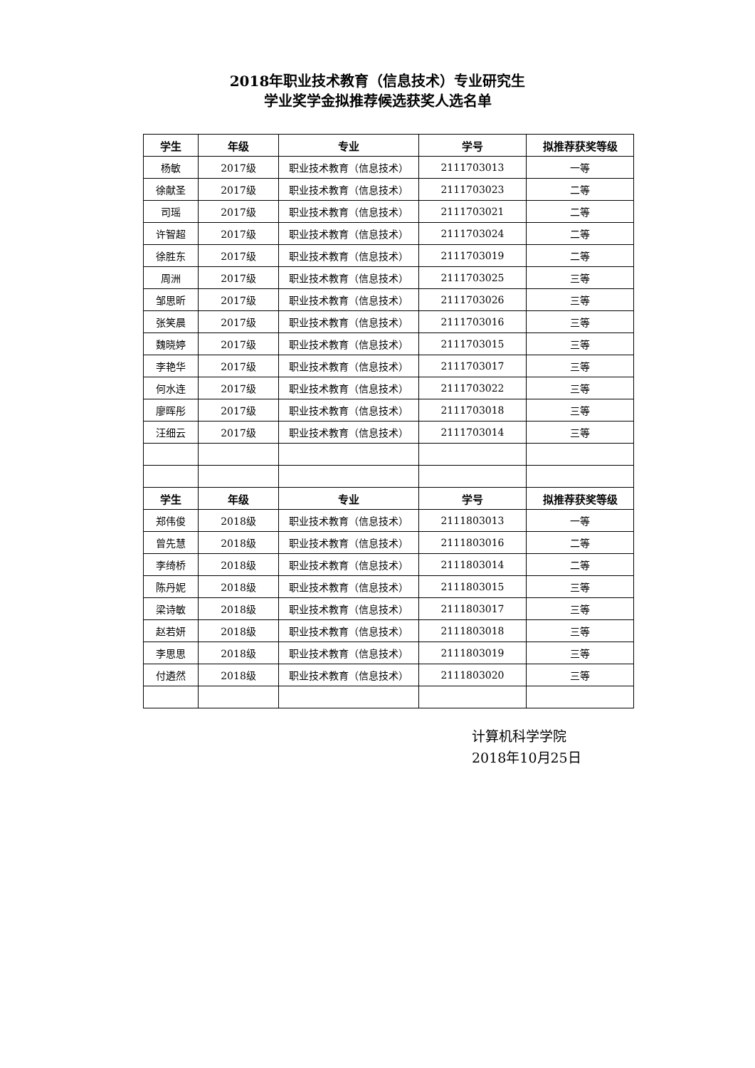2018年职业技术教育（信息技术）专业研究生
学业奖学金拟推荐候选获奖人选名单
| 学生 | 年级 | 专业 | 学号 | 拟推荐获奖等级 |
| --- | --- | --- | --- | --- |
| 杨敏 | 2017级 | 职业技术教育（信息技术） | 2111703013 | 一等 |
| 徐献圣 | 2017级 | 职业技术教育（信息技术） | 2111703023 | 二等 |
| 司瑶 | 2017级 | 职业技术教育（信息技术） | 2111703021 | 二等 |
| 许智超 | 2017级 | 职业技术教育（信息技术） | 2111703024 | 二等 |
| 徐胜东 | 2017级 | 职业技术教育（信息技术） | 2111703019 | 二等 |
| 周洲 | 2017级 | 职业技术教育（信息技术） | 2111703025 | 三等 |
| 邹思昕 | 2017级 | 职业技术教育（信息技术） | 2111703026 | 三等 |
| 张笑晨 | 2017级 | 职业技术教育（信息技术） | 2111703016 | 三等 |
| 魏晓婷 | 2017级 | 职业技术教育（信息技术） | 2111703015 | 三等 |
| 李艳华 | 2017级 | 职业技术教育（信息技术） | 2111703017 | 三等 |
| 何水连 | 2017级 | 职业技术教育（信息技术） | 2111703022 | 三等 |
| 廖晖彤 | 2017级 | 职业技术教育（信息技术） | 2111703018 | 三等 |
| 汪细云 | 2017级 | 职业技术教育（信息技术） | 2111703014 | 三等 |
| 学生 | 年级 | 专业 | 学号 | 拟推荐获奖等级 |
| 郑伟俊 | 2018级 | 职业技术教育（信息技术） | 2111803013 | 一等 |
| 曾先慧 | 2018级 | 职业技术教育（信息技术） | 2111803016 | 二等 |
| 李绮桥 | 2018级 | 职业技术教育（信息技术） | 2111803014 | 二等 |
| 陈丹妮 | 2018级 | 职业技术教育（信息技术） | 2111803015 | 三等 |
| 梁诗敏 | 2018级 | 职业技术教育（信息技术） | 2111803017 | 三等 |
| 赵若妍 | 2018级 | 职业技术教育（信息技术） | 2111803018 | 三等 |
| 李思思 | 2018级 | 职业技术教育（信息技术） | 2111803019 | 三等 |
| 付遴然 | 2018级 | 职业技术教育（信息技术） | 2111803020 | 三等 |
计算机科学学院
2018年10月25日